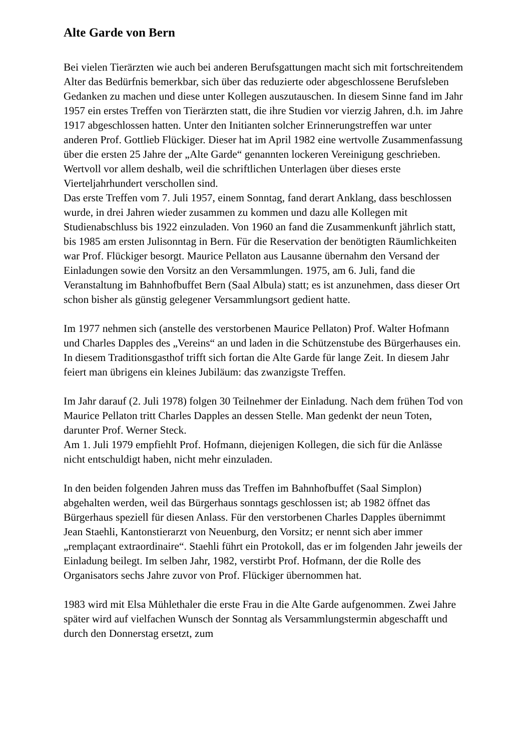Alte Garde von Bern
Bei vielen Tierärzten wie auch bei anderen Berufsgattungen macht sich mit fortschreitendem Alter das Bedürfnis bemerkbar, sich über das reduzierte oder abgeschlossene Berufsleben Gedanken zu machen und diese unter Kollegen auszutauschen. In diesem Sinne fand im Jahr 1957 ein erstes Treffen von Tierärzten statt, die ihre Studien vor vierzig Jahren, d.h. im Jahre 1917 abgeschlossen hatten. Unter den Initianten solcher Erinnerungstreffen war unter anderen Prof. Gottlieb Flückiger. Dieser hat im April 1982 eine wertvolle Zusammenfassung über die ersten 25 Jahre der „Alte Garde“ genannten lockeren Vereinigung geschrieben. Wertvoll vor allem deshalb, weil die schriftlichen Unterlagen über dieses erste Vierteljahrhundert verschollen sind.
Das erste Treffen vom 7. Juli 1957, einem Sonntag, fand derart Anklang, dass beschlossen wurde, in drei Jahren wieder zusammen zu kommen und dazu alle Kollegen mit Studienabschluss bis 1922 einzuladen. Von 1960 an fand die Zusammenkunft jährlich statt, bis 1985 am ersten Julisonntag in Bern. Für die Reservation der benötigten Räumlichkeiten war Prof. Flückiger besorgt. Maurice Pellaton aus Lausanne übernahm den Versand der Einladungen sowie den Vorsitz an den Versammlungen. 1975, am 6. Juli, fand die Veranstaltung im Bahnhofbuffet Bern (Saal Albula) statt; es ist anzunehmen, dass dieser Ort schon bisher als günstig gelegener Versammlungsort gedient hatte.
Im 1977 nehmen sich (anstelle des verstorbenen Maurice Pellaton) Prof. Walter Hofmann und Charles Dapples des „Vereins“ an und laden in die Schützenstube des Bürgerhauses ein. In diesem Traditionsgasthof trifft sich fortan die Alte Garde für lange Zeit. In diesem Jahr feiert man übrigens ein kleines Jubiläum: das zwanzigste Treffen.
Im Jahr darauf (2. Juli 1978) folgen 30 Teilnehmer der Einladung. Nach dem frühen Tod von Maurice Pellaton tritt Charles Dapples an dessen Stelle. Man gedenkt der neun Toten, darunter Prof. Werner Steck.
Am 1. Juli 1979 empfiehlt Prof. Hofmann, diejenigen Kollegen, die sich für die Anlässe nicht entschuldigt haben, nicht mehr einzuladen.
In den beiden folgenden Jahren muss das Treffen im Bahnhofbuffet (Saal Simplon) abgehalten werden, weil das Bürgerhaus sonntags geschlossen ist; ab 1982 öffnet das Bürgerhaus speziell für diesen Anlass. Für den verstorbenen Charles Dapples übernimmt Jean Staehli, Kantonstierarzt von Neuenburg, den Vorsitz; er nennt sich aber immer „remplaçant extraordinaire“. Staehli führt ein Protokoll, das er im folgenden Jahr jeweils der Einladung beilegt. Im selben Jahr, 1982, verstirbt Prof. Hofmann, der die Rolle des Organisators sechs Jahre zuvor von Prof. Flückiger übernommen hat.
1983 wird mit Elsa Mühlethaler die erste Frau in die Alte Garde aufgenommen. Zwei Jahre später wird auf vielfachen Wunsch der Sonntag als Versammlungstermin abgeschafft und durch den Donnerstag ersetzt, zum